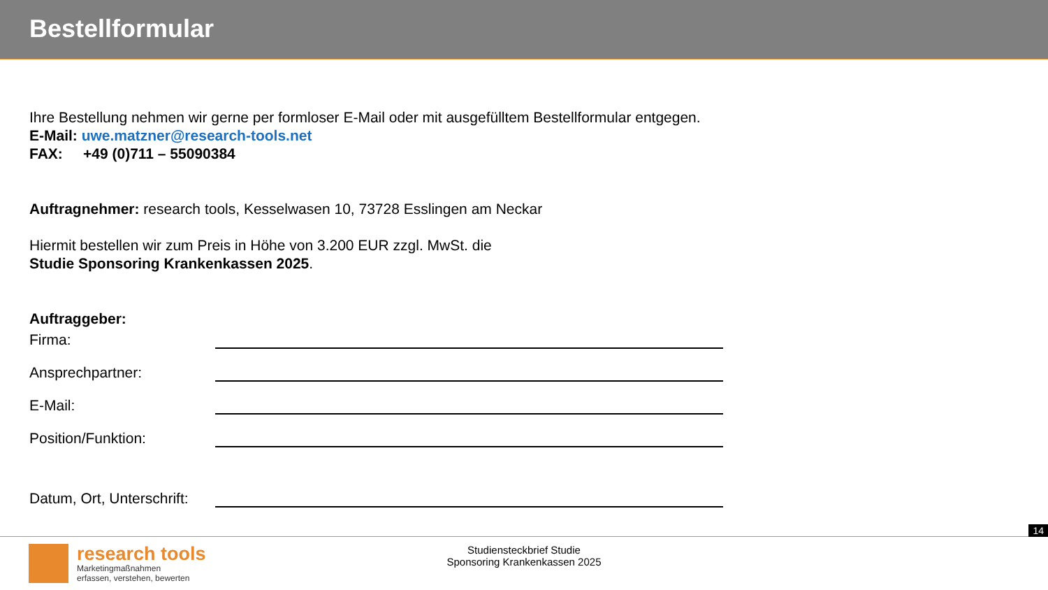Bestellformular
Ihre Bestellung nehmen wir gerne per formloser E-Mail oder mit ausgefülltem Bestellformular entgegen.
E-Mail: uwe.matzner@research-tools.net
FAX: +49 (0)711 – 55090384
Auftragnehmer: research tools, Kesselwasen 10, 73728 Esslingen am Neckar
Hiermit bestellen wir zum Preis in Höhe von 3.200 EUR zzgl. MwSt. die
Studie Sponsoring Krankenkassen 2025.
Auftraggeber:
Firma:
Ansprechpartner:
E-Mail:
Position/Funktion:
Datum, Ort, Unterschrift:
14
research tools
Marketingmaßnahmen
erfassen, verstehen, bewerten
Studiensteckbrief Studie
Sponsoring Krankenkassen 2025